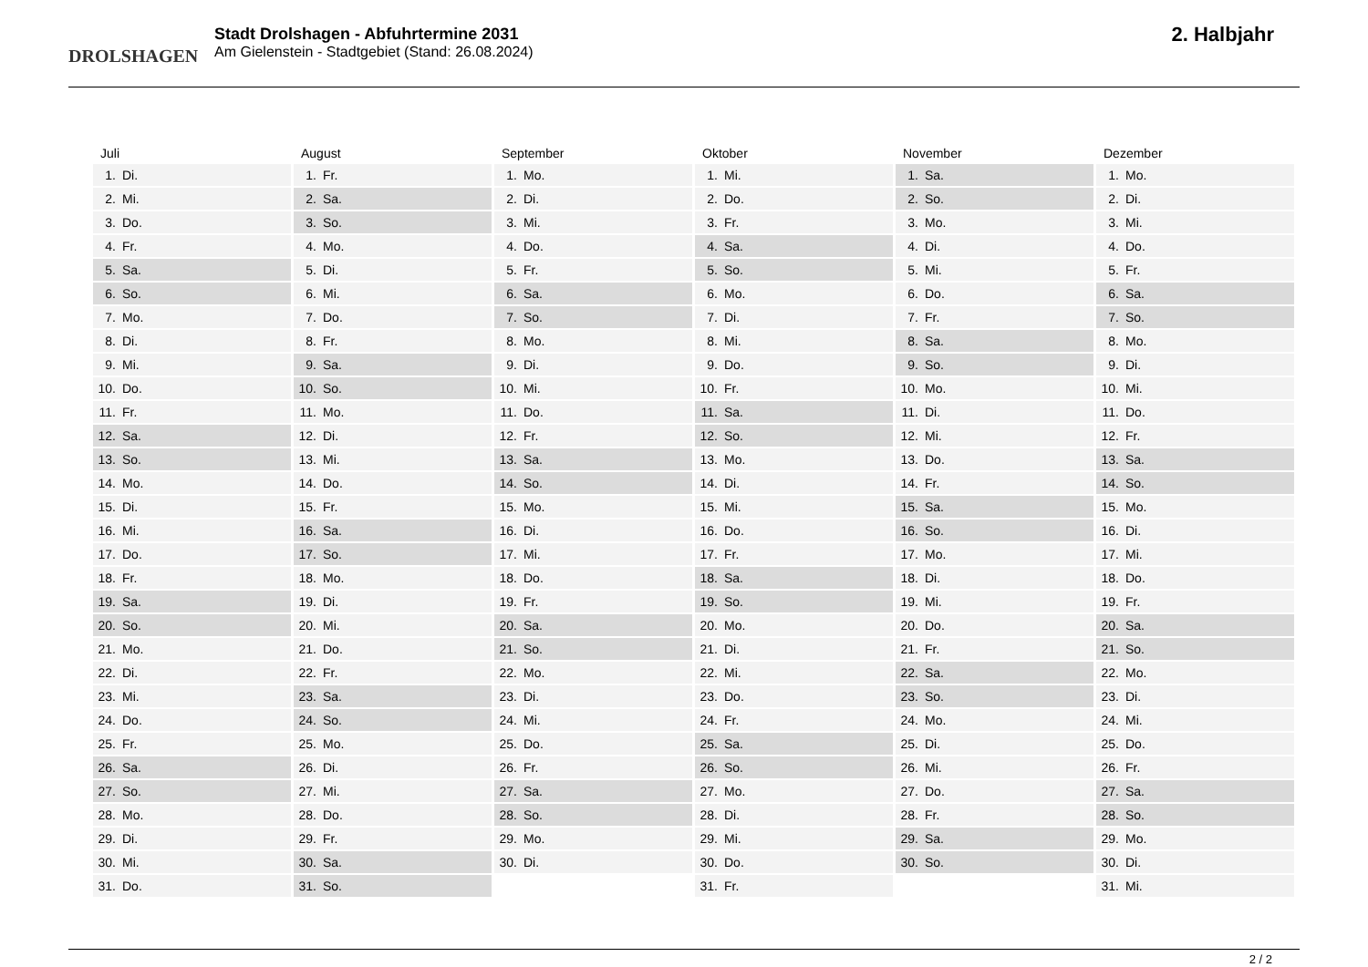DROLSHAGEN
Stadt Drolshagen - Abfuhrtermine 2031
Am Gielenstein - Stadtgebiet (Stand: 26.08.2024)
2. Halbjahr
| Juli | |
| --- | --- |
| 1. | Di. |
| 2. | Mi. |
| 3. | Do. |
| 4. | Fr. |
| 5. | Sa. |
| 6. | So. |
| 7. | Mo. |
| 8. | Di. |
| 9. | Mi. |
| 10. | Do. |
| 11. | Fr. |
| 12. | Sa. |
| 13. | So. |
| 14. | Mo. |
| 15. | Di. |
| 16. | Mi. |
| 17. | Do. |
| 18. | Fr. |
| 19. | Sa. |
| 20. | So. |
| 21. | Mo. |
| 22. | Di. |
| 23. | Mi. |
| 24. | Do. |
| 25. | Fr. |
| 26. | Sa. |
| 27. | So. |
| 28. | Mo. |
| 29. | Di. |
| 30. | Mi. |
| 31. | Do. |
| August | |
| --- | --- |
| 1. | Fr. |
| 2. | Sa. |
| 3. | So. |
| 4. | Mo. |
| 5. | Di. |
| 6. | Mi. |
| 7. | Do. |
| 8. | Fr. |
| 9. | Sa. |
| 10. | So. |
| 11. | Mo. |
| 12. | Di. |
| 13. | Mi. |
| 14. | Do. |
| 15. | Fr. |
| 16. | Sa. |
| 17. | So. |
| 18. | Mo. |
| 19. | Di. |
| 20. | Mi. |
| 21. | Do. |
| 22. | Fr. |
| 23. | Sa. |
| 24. | So. |
| 25. | Mo. |
| 26. | Di. |
| 27. | Mi. |
| 28. | Do. |
| 29. | Fr. |
| 30. | Sa. |
| 31. | So. |
| September | |
| --- | --- |
| 1. | Mo. |
| 2. | Di. |
| 3. | Mi. |
| 4. | Do. |
| 5. | Fr. |
| 6. | Sa. |
| 7. | So. |
| 8. | Mo. |
| 9. | Di. |
| 10. | Mi. |
| 11. | Do. |
| 12. | Fr. |
| 13. | Sa. |
| 14. | So. |
| 15. | Mo. |
| 16. | Di. |
| 17. | Mi. |
| 18. | Do. |
| 19. | Fr. |
| 20. | Sa. |
| 21. | So. |
| 22. | Mo. |
| 23. | Di. |
| 24. | Mi. |
| 25. | Do. |
| 26. | Fr. |
| 27. | Sa. |
| 28. | So. |
| 29. | Mo. |
| 30. | Di. |
| Oktober | |
| --- | --- |
| 1. | Mi. |
| 2. | Do. |
| 3. | Fr. |
| 4. | Sa. |
| 5. | So. |
| 6. | Mo. |
| 7. | Di. |
| 8. | Mi. |
| 9. | Do. |
| 10. | Fr. |
| 11. | Sa. |
| 12. | So. |
| 13. | Mo. |
| 14. | Di. |
| 15. | Mi. |
| 16. | Do. |
| 17. | Fr. |
| 18. | Sa. |
| 19. | So. |
| 20. | Mo. |
| 21. | Di. |
| 22. | Mi. |
| 23. | Do. |
| 24. | Fr. |
| 25. | Sa. |
| 26. | So. |
| 27. | Mo. |
| 28. | Di. |
| 29. | Mi. |
| 30. | Do. |
| 31. | Fr. |
| November | |
| --- | --- |
| 1. | Sa. |
| 2. | So. |
| 3. | Mo. |
| 4. | Di. |
| 5. | Mi. |
| 6. | Do. |
| 7. | Fr. |
| 8. | Sa. |
| 9. | So. |
| 10. | Mo. |
| 11. | Di. |
| 12. | Mi. |
| 13. | Do. |
| 14. | Fr. |
| 15. | Sa. |
| 16. | So. |
| 17. | Mo. |
| 18. | Di. |
| 19. | Mi. |
| 20. | Do. |
| 21. | Fr. |
| 22. | Sa. |
| 23. | So. |
| 24. | Mo. |
| 25. | Di. |
| 26. | Mi. |
| 27. | Do. |
| 28. | Fr. |
| 29. | Sa. |
| 30. | So. |
| Dezember | |
| --- | --- |
| 1. | Mo. |
| 2. | Di. |
| 3. | Mi. |
| 4. | Do. |
| 5. | Fr. |
| 6. | Sa. |
| 7. | So. |
| 8. | Mo. |
| 9. | Di. |
| 10. | Mi. |
| 11. | Do. |
| 12. | Fr. |
| 13. | Sa. |
| 14. | So. |
| 15. | Mo. |
| 16. | Di. |
| 17. | Mi. |
| 18. | Do. |
| 19. | Fr. |
| 20. | Sa. |
| 21. | So. |
| 22. | Mo. |
| 23. | Di. |
| 24. | Mi. |
| 25. | Do. |
| 26. | Fr. |
| 27. | Sa. |
| 28. | So. |
| 29. | Mo. |
| 30. | Di. |
| 31. | Mi. |
2 / 2